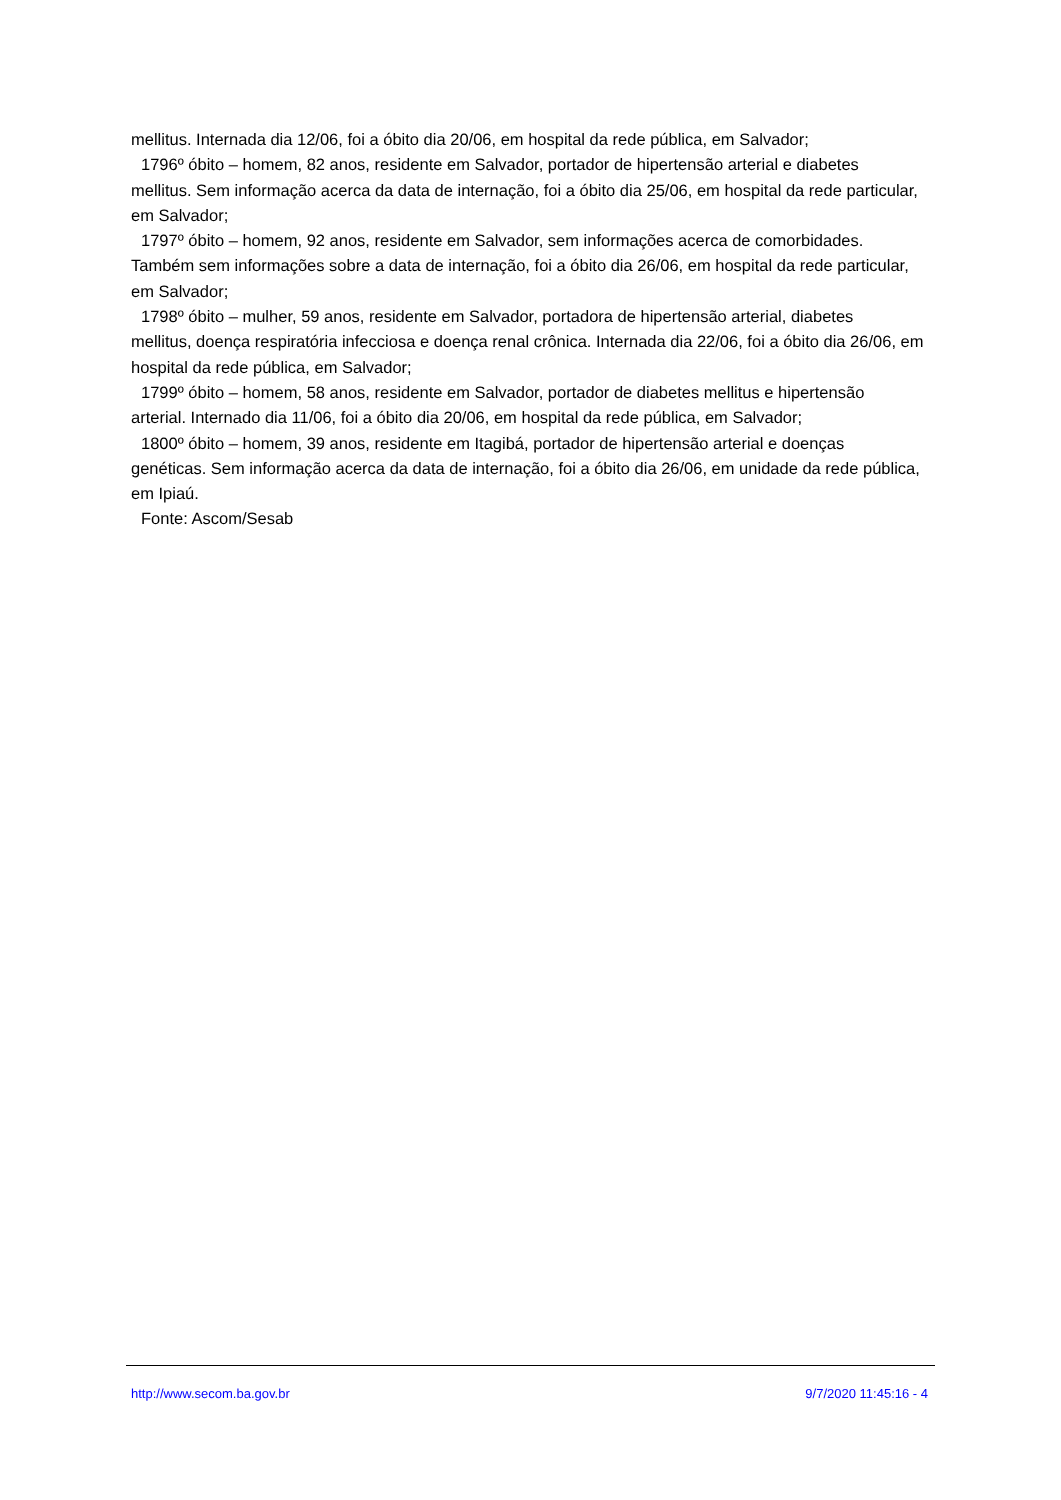mellitus. Internada dia 12/06, foi a óbito dia 20/06, em hospital da rede pública, em Salvador;
1796º óbito – homem, 82 anos, residente em Salvador, portador de hipertensão arterial e diabetes
mellitus. Sem informação acerca da data de internação, foi a óbito dia 25/06, em hospital da rede particular, em Salvador;
1797º óbito – homem, 92 anos, residente em Salvador, sem informações acerca de comorbidades.
Também sem informações sobre a data de internação, foi a óbito dia 26/06, em hospital da rede particular, em Salvador;
1798º óbito – mulher, 59 anos, residente em Salvador, portadora de hipertensão arterial, diabetes
mellitus, doença respiratória infecciosa e doença renal crônica. Internada dia 22/06, foi a óbito dia 26/06, em hospital da rede pública, em Salvador;
1799º óbito – homem, 58 anos, residente em Salvador, portador de diabetes mellitus e hipertensão
arterial. Internado dia 11/06, foi a óbito dia 20/06, em hospital da rede pública, em Salvador;
1800º óbito – homem, 39 anos, residente em Itagibá, portador de hipertensão arterial e doenças
genéticas. Sem informação acerca da data de internação, foi a óbito dia 26/06, em unidade da rede pública, em Ipiaú.
Fonte: Ascom/Sesab
http://www.secom.ba.gov.br 9/7/2020 11:45:16 - 4